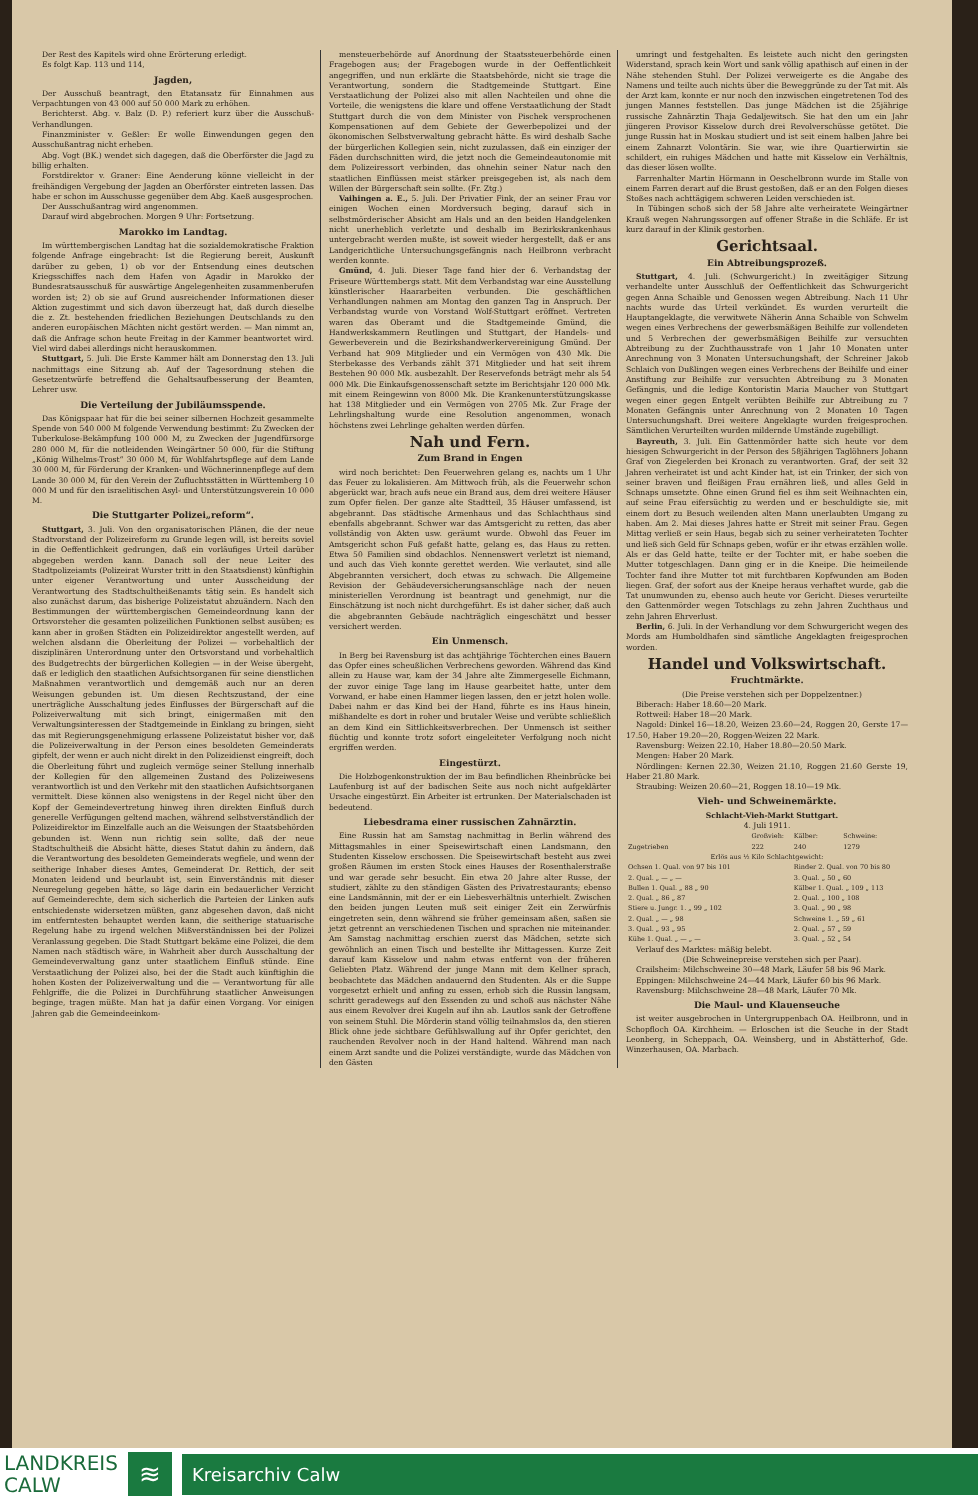Der Rest des Kapitels wird ohne Erörterung erledigt.
Es folgt Kap. 113 und 114,
Jagden,
Der Ausschuß beantragt, den Etatansatz für Einnahmen aus Verpachtungen von 43 000 auf 50 000 Mark zu erhöhen.
Berichterst. Abg. v. Balz (D. P.) referiert kurz über die Ausschuß-Verhandlungen.
Finanzminister v. Geßler: Er wolle Einwendungen gegen den Ausschußantrag nicht erheben.
Abg. Vogt (BK.) wendet sich dagegen, daß die Oberförster die Jagd zu billig erhalten.
Forstdirektor v. Graner: Eine Aenderung könne vielleicht in der freihändigen Vergebung der Jagden an Oberförster eintreten lassen. Das habe er schon im Ausschusse gegenüber dem Abg. Kaeß ausgesprochen.
Der Ausschußantrag wird angenommen.
Darauf wird abgebrochen. Morgen 9 Uhr: Fortsetzung.
Marokko im Landtag.
Im württembergischen Landtag hat die sozialdemokratische Fraktion folgende Anfrage eingebracht: Ist die Regierung bereit, Auskunft darüber zu geben, 1) ob vor der Entsendung eines deutschen Kriegsschiffes nach dem Hafen von Agadir in Marokko der Bundesratsausschuß für auswärtige Angelegenheiten zusammenberufen worden ist; 2) ob sie auf Grund ausreichender Informationen dieser Aktion zugestimmt und sich davon überzeugt hat, daß durch dieselbe die z. Zt. bestehenden friedlichen Beziehungen Deutschlands zu den anderen europäischen Mächten nicht gestört werden. — Man nimmt an, daß die Anfrage schon heute Freitag in der Kammer beantwortet wird. Viel wird dabei allerdings nicht herauskommen.
Stuttgart, 5. Juli. Die Erste Kammer hält am Donnerstag den 13. Juli nachmittags eine Sitzung ab. Auf der Tagesordnung stehen die Gesetzentwürfe betreffend die Gehaltsaufbesserung der Beamten, Lehrer usw.
Die Verteilung der Jubiläumsspende.
Das Königspaar hat für die bei seiner silbernen Hochzeit gesammelte Spende von 540 000 M folgende Verwendung bestimmt: Zu Zwecken der Tuberkulose-Bekämpfung 100 000 M, zu Zwecken der Jugendfürsorge 280 000 M, für die notleidenden Weingärtner 50 000, für die Stiftung „König Wilhelms-Trost“ 30 000 M, für Wohlfahrtspflege auf dem Lande 30 000 M, für Förderung der Kranken- und Wöchnerinnenpflege auf dem Lande 30 000 M, für den Verein der Zufluchtsstätten in Württemberg 10 000 M und für den israelitischen Asyl- und Unterstützungsverein 10 000 M.
Die Stuttgarter Polizei„reform“.
Stuttgart, 3. Juli. Von den organisatorischen Plänen, die der neue Stadtvorstand der Polizeireform zu Grunde legen will, ist bereits soviel in die Oeffentlichkeit gedrungen, daß ein vorläufiges Urteil darüber abgegeben werden kann. Danach soll der neue Leiter des Stadtpolizeiamts (Polizeirat Wurster tritt in den Staatsdienst) künftighin unter eigener Verantwortung und unter Ausscheidung der Verantwortung des Stadtschultheißenamts tätig sein. Es handelt sich also zunächst darum, das bisherige Polizeistatut abzuändern. Nach den Bestimmungen der württembergischen Gemeindeordnung kann der Ortsvorsteher die gesamten polizeilichen Funktionen selbst ausüben; es kann aber in großen Städten ein Polizeidirektor angestellt werden, auf welchen alsdann die Oberleitung der Polizei — vorbehaltlich der disziplinären Unterordnung unter den Ortsvorstand und vorbehaltlich des Budgetrechts der bürgerlichen Kollegien — in der Weise übergeht, daß er lediglich den staatlichen Aufsichtsorganen für seine dienstlichen Maßnahmen verantwortlich und demgemäß auch nur an deren Weisungen gebunden ist. Um diesen Rechtszustand, der eine unerträgliche Ausschaltung jedes Einflusses der Bürgerschaft auf die Polizeiverwaltung mit sich bringt, einigermaßen mit den Verwaltungsinteressen der Stadtgemeinde in Einklang zu bringen, sieht das mit Regierungsgenehmigung erlassene Polizeistatut bisher vor, daß die Polizeiverwaltung in der Person eines besoldeten Gemeinderats gipfelt, der wenn er auch nicht direkt in den Polizeidienst eingreift, doch die Oberleitung führt und zugleich vermöge seiner Stellung innerhalb der Kollegien für den allgemeinen Zustand des Polizeiwesens verantwortlich ist und den Verkehr mit den staatlichen Aufsichtsorganen vermittelt. Diese können also wenigstens in der Regel nicht über den Kopf der Gemeindevertretung hinweg ihren direkten Einfluß durch generelle Verfügungen geltend machen, während selbstverständlich der Polizeidirektor im Einzelfalle auch an die Weisungen der Staatsbehörden gebunden ist. Wenn nun richtig sein sollte, daß der neue Stadtschultheiß die Absicht hätte, dieses Statut dahin zu ändern, daß die Verantwortung des besoldeten Gemeinderats wegfiele, und wenn der seitherige Inhaber dieses Amtes, Gemeinderat Dr. Rettich, der seit Monaten leidend und beurlaubt ist, sein Einverständnis mit dieser Neuregelung gegeben hätte, so läge darin ein bedauerlicher Verzicht auf Gemeinderechte, dem sich sicherlich die Parteien der Linken aufs entschiedenste widersetzen müßten, ganz abgesehen davon, daß nicht im entferntesten behauptet werden kann, die seitherige statuarische Regelung habe zu irgend welchen Mißverständnissen bei der Polizei Veranlassung gegeben. Die Stadt Stuttgart bekäme eine Polizei, die dem Namen nach städtisch wäre, in Wahrheit aber durch Ausschaltung der Gemeindeverwaltung ganz unter staatlichem Einfluß stünde. Eine Verstaatlichung der Polizei also, bei der die Stadt auch künftighin die hohen Kosten der Polizeiverwaltung und die — Verantwortung für alle Fehlgriffe, die die Polizei in Durchführung staatlicher Anweisungen beginge, tragen müßte. Man hat ja dafür einen Vorgang. Vor einigen Jahren gab die Gemeindeeinkom-
mensteuerbehörde auf Anordnung der Staatssteuerbehörde einen Fragebogen aus; der Fragebogen wurde in der Oeffentlichkeit angegriffen, und nun erklärte die Staatsbehörde, nicht sie trage die Verantwortung, sondern die Stadtgemeinde Stuttgart. Eine Verstaatlichung der Polizei also mit allen Nachteilen und ohne die Vorteile, die wenigstens die klare und offene Verstaatlichung der Stadt Stuttgart durch die von dem Minister von Pischek versprochenen Kompensationen auf dem Gebiete der Gewerbepolizei und der ökonomischen Selbstverwaltung gebracht hätte. Es wird deshalb Sache der bürgerlichen Kollegien sein, nicht zuzulassen, daß ein einziger der Fäden durchschnitten wird, die jetzt noch die Gemeindeautonomie mit dem Polizeiressort verbinden, das ohnehin seiner Natur nach den staatlichen Einflüssen meist stärker preisgegeben ist, als nach dem Willen der Bürgerschaft sein sollte. (Fr. Ztg.)
Vaihingen a. E., 5. Juli. Der Privatier Fink, der an seiner Frau vor einigen Wochen einen Mordversuch beging, darauf sich in selbstmörderischer Absicht am Hals und an den beiden Handgelenken nicht unerheblich verletzte und deshalb im Bezirkskrankenhaus untergebracht werden mußte, ist soweit wieder hergestellt, daß er ans Landgerichtliche Untersuchungsgefängnis nach Heilbronn verbracht werden konnte.
Gmünd, 4. Juli. Dieser Tage fand hier der 6. Verbandstag der Friseure Württembergs statt. Mit dem Verbandstag war eine Ausstellung künstlerischer Haararbeiten verbunden. Die geschäftlichen Verhandlungen nahmen am Montag den ganzen Tag in Anspruch. Der Verbandstag wurde von Vorstand Wolf-Stuttgart eröffnet. Vertreten waren das Oberamt und die Stadtgemeinde Gmünd, die Handwerkskammern Reutlingen und Stuttgart, der Handels- und Gewerbeverein und die Bezirkshandwerkervereinigung Gmünd. Der Verband hat 909 Mitglieder und ein Vermögen von 430 Mk. Die Sterbekasse des Verbands zählt 371 Mitglieder und hat seit ihrem Bestehen 90 000 Mk. ausbezahlt. Der Reservefonds beträgt mehr als 54 000 Mk. Die Einkaufsgenossenschaft setzte im Berichtsjahr 120 000 Mk. mit einem Reingewinn von 8000 Mk. Die Krankenunterstützungskasse hat 138 Mitglieder und ein Vermögen von 2705 Mk. Zur Frage der Lehrlingshaltung wurde eine Resolution angenommen, wonach höchstens zwei Lehrlinge gehalten werden dürfen.
Nah und Fern.
Zum Brand in Engen
wird noch berichtet: Den Feuerwehren gelang es, nachts um 1 Uhr das Feuer zu lokalisieren. Am Mittwoch früh, als die Feuerwehr schon abgerückt war, brach aufs neue ein Brand aus, dem drei weitere Häuser zum Opfer fielen. Der ganze alte Stadtteil, 35 Häuser umfassend, ist abgebrannt. Das städtische Armenhaus und das Schlachthaus sind ebenfalls abgebrannt. Schwer war das Amtsgericht zu retten, das aber vollständig von Akten usw. geräumt wurde. Obwohl das Feuer im Amtsgericht schon Fuß gefaßt hatte, gelang es, das Haus zu retten. Etwa 50 Familien sind obdachlos. Nennenswert verletzt ist niemand, und auch das Vieh konnte gerettet werden. Wie verlautet, sind alle Abgebrannten versichert, doch etwas zu schwach. Die Allgemeine Revision der Gebäudeversicherungsanschläge nach der neuen ministeriellen Verordnung ist beantragt und genehmigt, nur die Einschätzung ist noch nicht durchgeführt. Es ist daher sicher, daß auch die abgebrannten Gebäude nachträglich eingeschätzt und besser versichert werden.
Ein Unmensch.
In Berg bei Ravensburg ist das achtjährige Töchterchen eines Bauern das Opfer eines scheußlichen Verbrechens geworden. Während das Kind allein zu Hause war, kam der 34 Jahre alte Zimmergeselle Eichmann, der zuvor einige Tage lang im Hause gearbeitet hatte, unter dem Vorwand, er habe einen Hammer liegen lassen, den er jetzt holen wolle. Dabei nahm er das Kind bei der Hand, führte es ins Haus hinein, mißhandelte es dort in roher und brutaler Weise und verübte schließlich an dem Kind ein Sittlichkeitsverbrechen. Der Unmensch ist seither flüchtig und konnte trotz sofort eingeleiteter Verfolgung noch nicht ergriffen werden.
Eingestürzt.
Die Holzbogenkonstruktion der im Bau befindlichen Rheinbrücke bei Laufenburg ist auf der badischen Seite aus noch nicht aufgeklärter Ursache eingestürzt. Ein Arbeiter ist ertrunken. Der Materialschaden ist bedeutend.
Liebesdrama einer russischen Zahnärztin.
Eine Russin hat am Samstag nachmittag in Berlin während des Mittagsmahles in einer Speisewirtschaft einen Landsmann, den Studenten Kisselow erschossen. Die Speisewirtschaft besteht aus zwei großen Räumen im ersten Stock eines Hauses der Rosenthalerstraße und war gerade sehr besucht. Ein etwa 20 Jahre alter Russe, der studiert, zählte zu den ständigen Gästen des Privatrestaurants; ebenso eine Landsmännin, mit der er ein Liebesverhältnis unterhielt. Zwischen den beiden jungen Leuten muß seit einiger Zeit ein Zerwürfnis eingetreten sein, denn während sie früher gemeinsam aßen, saßen sie jetzt getrennt an verschiedenen Tischen und sprachen nie miteinander. Am Samstag nachmittag erschien zuerst das Mädchen, setzte sich gewöhnlich an einen Tisch und bestellte ihr Mittagessen. Kurze Zeit darauf kam Kisselow und nahm etwas entfernt von der früheren Geliebten Platz. Während der junge Mann mit dem Kellner sprach, beobachtete das Mädchen andauernd den Studenten. Als er die Suppe vorgesetzt erhielt und anfing zu essen, erhob sich die Russin langsam, schritt geradewegs auf den Essenden zu und schoß aus nächster Nähe aus einem Revolver drei Kugeln auf ihn ab. Lautlos sank der Getroffene von seinem Stuhl. Die Mörderin stand völlig teilnahmslos da, den stieren Blick ohne jede sichtbare Gefühlswallung auf ihr Opfer gerichtet, den rauchenden Revolver noch in der Hand haltend. Während man nach einem Arzt sandte und die Polizei verständigte, wurde das Mädchen von den Gästen
umringt und festgehalten. Es leistete auch nicht den geringsten Widerstand, sprach kein Wort und sank völlig apathisch auf einen in der Nähe stehenden Stuhl. Der Polizei verweigerte es die Angabe des Namens und teilte auch nichts über die Beweggründe zu der Tat mit. Als der Arzt kam, konnte er nur noch den inzwischen eingetretenen Tod des jungen Mannes feststellen. Das junge Mädchen ist die 25jährige russische Zahnärztin Thaja Gedaljewitsch. Sie hat den um ein Jahr jüngeren Provisor Kisselow durch drei Revolverschüsse getötet. Die junge Russin hat in Moskau studiert und ist seit einem halben Jahre bei einem Zahnarzt Volontärin. Sie war, wie ihre Quartierwirtin sie schildert, ein ruhiges Mädchen und hatte mit Kisselow ein Verhältnis, das dieser lösen wollte.
Farrenhalter Martin Hörmann in Oeschelbronn wurde im Stalle von einem Farren derart auf die Brust gestoßen, daß er an den Folgen dieses Stoßes nach achttägigem schweren Leiden verschieden ist.
In Tübingen schoß sich der 58 Jahre alte verheiratete Weingärtner Krauß wegen Nahrungssorgen auf offener Straße in die Schläfe. Er ist kurz darauf in der Klinik gestorben.
Gerichtsaal.
Ein Abtreibungsprozeß.
Stuttgart, 4. Juli. (Schwurgericht.) In zweitägiger Sitzung verhandelte unter Ausschluß der Oeffentlichkeit das Schwurgericht gegen Anna Schaible und Genossen wegen Abtreibung. Nach 11 Uhr nachts wurde das Urteil verkündet. Es wurden verurteilt die Hauptangeklagte, die verwitwete Näherin Anna Schaible von Schwelm wegen eines Verbrechens der gewerbsmäßigen Beihilfe zur vollendeten und 5 Verbrechen der gewerbsmäßigen Beihilfe zur versuchten Abtreibung zu der Zuchthausstrafe von 1 Jahr 10 Monaten unter Anrechnung von 3 Monaten Untersuchungshaft, der Schreiner Jakob Schlaich von Dußlingen wegen eines Verbrechens der Beihilfe und einer Anstiftung zur Beihilfe zur versuchten Abtreibung zu 3 Monaten Gefängnis, und die ledige Kontoristin Maria Maucher von Stuttgart wegen einer gegen Entgelt verübten Beihilfe zur Abtreibung zu 7 Monaten Gefängnis unter Anrechnung von 2 Monaten 10 Tagen Untersuchungshaft. Drei weitere Angeklagte wurden freigesprochen. Sämtlichen Verurteilten wurden mildernde Umstände zugebilligt.
Bayreuth, 3. Juli. Ein Gattenmörder hatte sich heute vor dem hiesigen Schwurgericht in der Person des 58jährigen Taglöhners Johann Graf von Ziegelerden bei Kronach zu verantworten. Graf, der seit 32 Jahren verheiratet ist und acht Kinder hat, ist ein Trinker, der sich von seiner braven und fleißigen Frau ernähren ließ, und alles Geld in Schnaps umsetzte. Ohne einen Grund fiel es ihm seit Weihnachten ein, auf seine Frau eifersüchtig zu werden und er beschuldigte sie, mit einem dort zu Besuch weilenden alten Mann unerlaubten Umgang zu haben. Am 2. Mai dieses Jahres hatte er Streit mit seiner Frau. Gegen Mittag verließ er sein Haus, begab sich zu seiner verheirateten Tochter und ließ sich Geld für Schnaps geben, wofür er ihr etwas erzählen wolle. Als er das Geld hatte, teilte er der Tochter mit, er habe soeben die Mutter totgeschlagen. Dann ging er in die Kneipe. Die heimeilende Tochter fand ihre Mutter tot mit furchtbaren Kopfwunden am Boden liegen. Graf, der sofort aus der Kneipe heraus verhaftet wurde, gab die Tat unumwunden zu, ebenso auch heute vor Gericht. Dieses verurteilte den Gattenmörder wegen Totschlags zu zehn Jahren Zuchthaus und zehn Jahren Ehrverlust.
Berlin, 6. Juli. In der Verhandlung vor dem Schwurgericht wegen des Mords am Humboldhafen sind sämtliche Angeklagten freigesprochen worden.
Handel und Volkswirtschaft.
Fruchtmärkte.
(Die Preise verstehen sich per Doppelzentner.)
Biberach: Haber 18.60—20 Mark.
Rottweil: Haber 18—20 Mark.
Nagold: Dinkel 16—18.20, Weizen 23.60—24, Roggen 20, Gerste 17—17.50, Haber 19.20—20, Roggen-Weizen 22 Mark.
Ravensburg: Weizen 22.10, Haber 18.80—20.50 Mark.
Mengen: Haber 20 Mark.
Nördlingen: Kernen 22.30, Weizen 21.10, Roggen 21.60 Gerste 19, Haber 21.80 Mark.
Straubing: Weizen 20.60—21, Roggen 18.10—19 Mk.
Vieh- und Schweinemärkte.
Schlacht-Vieh-Markt Stuttgart.
4. Juli 1911.
| | Großvieh: | Kälber: | Schweine: |
| --- | --- | --- | --- |
| Zugetrieben | 222 | 240 | 1279 |
| Erlös aus ½ Kilo Schlachtgewicht: | | | |
| Ochsen 1. Qual. von 97 bis 101 | | Rinder 2. Qual. von 70 bis 80 | |
| 2. Qual. „ — „ — | | 3. Qual. „ 50 „ 60 | |
| Bullen 1. Qual. „ 88 „ 90 | | Kälber 1. Qual. „ 109 „ 113 | |
| 2. Qual. „ 86 „ 87 | | 2. Qual. „ 100 „ 108 | |
| Stiere u. Jungr. 1. „ 99 „ 102 | | 3. Qual. „ 90 „ 98 | |
| 2. Qual. „ — „ 98 | | Schweine 1. „ 59 „ 61 | |
| 3. Qual. „ 93 „ 95 | | 2. Qual. „ 57 „ 59 | |
| Kühe 1. Qual. „ — „ — | | 3. Qual. „ 52 „ 54 | |
Verlauf des Marktes: mäßig belebt.
(Die Schweinepreise verstehen sich per Paar).
Crailsheim: Milchschweine 30—48 Mark, Läufer 58 bis 96 Mark.
Eppingen: Milchschweine 24—44 Mark, Läufer 60 bis 96 Mark.
Ravensburg: Milchschweine 28—48 Mark, Läufer 70 Mk.
Die Maul- und Klauenseuche
ist weiter ausgebrochen in Untergruppenbach OA. Heilbronn, und in Schopfloch OA. Kirchheim. — Erloschen ist die Seuche in der Stadt Leonberg, in Scheppach, OA. Weinsberg, und in Abstätterhof, Gde. Winzerhausen, OA. Marbach.
LANDKREIS
CALW
≋
Kreisarchiv Calw